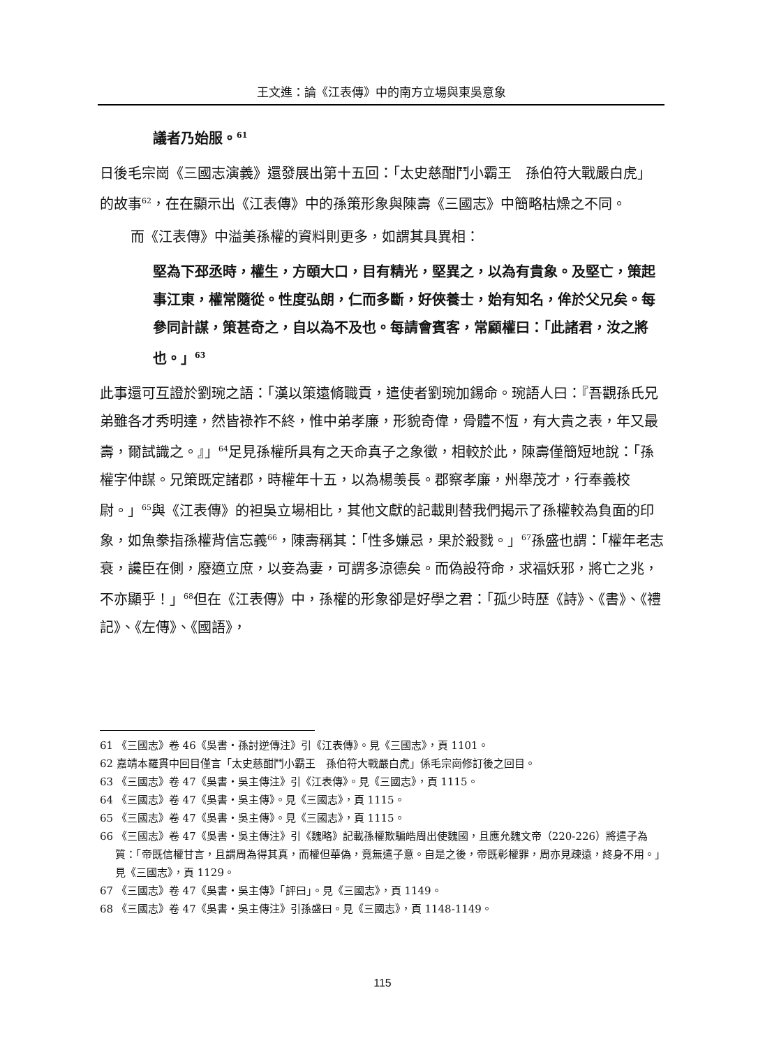王文進：論《江表傳》中的南方立場與東吳意象
議者乃始服。<sup>61</sup>
日後毛宗崗《三國志演義》還發展出第十五回：「太史慈酣鬥小霸王　孫伯符大戰嚴白虎」的故事<sup>62</sup>，在在顯示出《江表傳》中的孫策形象與陳壽《三國志》中簡略枯燥之不同。
而《江表傳》中溢美孫權的資料則更多，如謂其具異相：
堅為下邳丞時，權生，方頤大口，目有精光，堅異之，以為有貴象。及堅亡，策起事江東，權常隨從。性度弘朗，仁而多斷，好俠養士，始有知名，侔於父兄矣。每參同計謀，策甚奇之，自以為不及也。每請會賓客，常顧權曰：「此諸君，汝之將也。」<sup>63</sup>
此事還可互證於劉琬之語：「漢以策遠脩職貢，遣使者劉琬加錫命。琬語人曰：『吾觀孫氏兄弟雖各才秀明達，然皆祿祚不終，惟中弟孝廉，形貌奇偉，骨體不恆，有大貴之表，年又最壽，爾試識之。』」<sup>64</sup>足見孫權所具有之天命真子之象徵，相較於此，陳壽僅簡短地說：「孫權字仲謀。兄策既定諸郡，時權年十五，以為楊羡長。郡察孝廉，州舉茂才，行奉義校尉。」<sup>65</sup>與《江表傳》的袒吳立場相比，其他文獻的記載則替我們揭示了孫權較為負面的印象，如魚豢指孫權背信忘義<sup>66</sup>，陳壽稱其：「性多嫌忌，果於殺戮。」<sup>67</sup>孫盛也謂：「權年老志衰，讒臣在側，廢適立庶，以妾為妻，可謂多涼德矣。而偽設符命，求福妖邪，將亡之兆，不亦顯乎！」<sup>68</sup>但在《江表傳》中，孫權的形象卻是好學之君：「孤少時歷《詩》、《書》、《禮記》、《左傳》、《國語》，
61 《三國志》卷 46《吳書・孫討逆傳注》引《江表傳》。見《三國志》，頁 1101。
62 嘉靖本羅貫中回目僅言「太史慈酣鬥小霸王　孫伯符大戰嚴白虎」係毛宗崗修訂後之回目。
63 《三國志》卷 47《吳書・吳主傳注》引《江表傳》。見《三國志》，頁 1115。
64 《三國志》卷 47《吳書・吳主傳》。見《三國志》，頁 1115。
65 《三國志》卷 47《吳書・吳主傳》。見《三國志》，頁 1115。
66 《三國志》卷 47《吳書・吳主傳注》引《魏略》記載孫權欺騙皓周出使魏國，且應允魏文帝（220-226）將遣子為質：「帝既信權甘言，且謂周為得其真，而權但華偽，竟無遣子意。自是之後，帝既彰權罪，周亦見疎遠，終身不用。」見《三國志》，頁 1129。
67 《三國志》卷 47《吳書・吳主傳》「評曰」。見《三國志》，頁 1149。
68 《三國志》卷 47《吳書・吳主傳注》引孫盛曰。見《三國志》，頁 1148-1149。
115